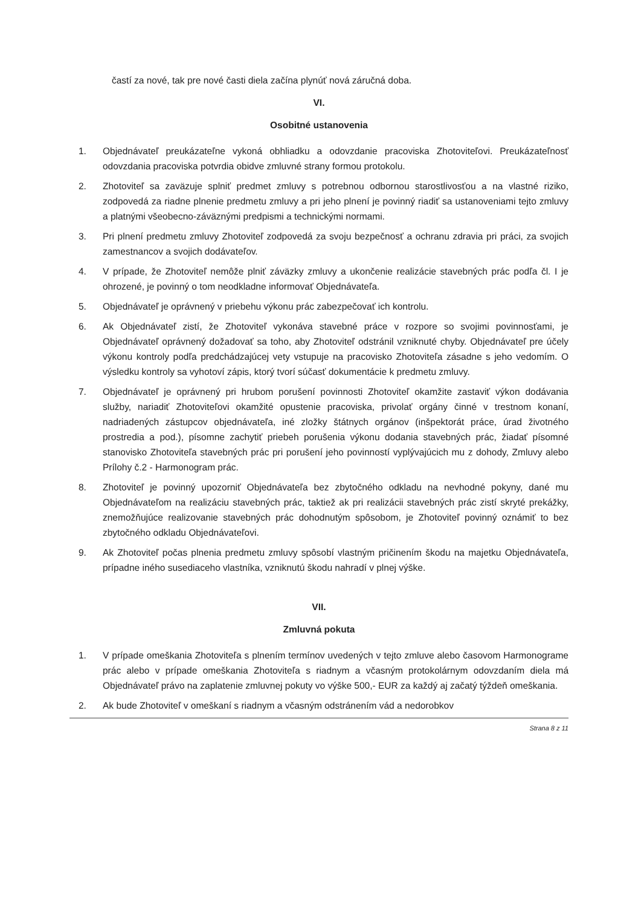častí za nové, tak pre nové časti diela začína plynúť nová záručná doba.
VI.
Osobitné ustanovenia
1. Objednávateľ preukázateľne vykoná obhliadku a odovzdanie pracoviska Zhotoviteľovi. Preukázateľnosť odovzdania pracoviska potvrdia obidve zmluvné strany formou protokolu.
2. Zhotoviteľ sa zaväzuje splniť predmet zmluvy s potrebnou odbornou starostlivosťou a na vlastné riziko, zodpovedá za riadne plnenie predmetu zmluvy a pri jeho plnení je povinný riadiť sa ustanoveniami tejto zmluvy a platnými všeobecno-záväznými predpismi a technickými normami.
3. Pri plnení predmetu zmluvy Zhotoviteľ zodpovedá za svoju bezpečnosť a ochranu zdravia pri práci, za svojich zamestnancov a svojich dodávateľov.
4. V prípade, že Zhotoviteľ nemôže plniť záväzky zmluvy a ukončenie realizácie stavebných prác podľa čl. I je ohrozené, je povinný o tom neodkladne informovať Objednávateľa.
5. Objednávateľ je oprávnený v priebehu výkonu prác zabezpečovať ich kontrolu.
6. Ak Objednávateľ zistí, že Zhotoviteľ vykonáva stavebné práce v rozpore so svojimi povinnosťami, je Objednávateľ oprávnený dožadovať sa toho, aby Zhotoviteľ odstránil vzniknuté chyby. Objednávateľ pre účely výkonu kontroly podľa predchádzajúcej vety vstupuje na pracovisko Zhotoviteľa zásadne s jeho vedomím. O výsledku kontroly sa vyhotoví zápis, ktorý tvorí súčasť dokumentácie k predmetu zmluvy.
7. Objednávateľ je oprávnený pri hrubom porušení povinnosti Zhotoviteľ okamžite zastaviť výkon dodávania služby, nariadiť Zhotoviteľovi okamžité opustenie pracoviska, privolať orgány činné v trestnom konaní, nadriadených zástupcov objednávateľa, iné zložky štátnych orgánov (inšpektorát práce, úrad životného prostredia a pod.), písomne zachytiť priebeh porušenia výkonu dodania stavebných prác, žiadať písomné stanovisko Zhotoviteľa stavebných prác pri porušení jeho povinností vyplývajúcich mu z dohody, Zmluvy alebo Prílohy č.2 - Harmonogram prác.
8. Zhotoviteľ je povinný upozorniť Objednávateľa bez zbytočného odkladu na nevhodné pokyny, dané mu Objednávateľom na realizáciu stavebných prác, taktiež ak pri realizácii stavebných prác zistí skryté prekážky, znemožňujúce realizovanie stavebných prác dohodnutým spôsobom, je Zhotoviteľ povinný oznámiť to bez zbytočného odkladu Objednávateľovi.
9. Ak Zhotoviteľ počas plnenia predmetu zmluvy spôsobí vlastným pričinením škodu na majetku Objednávateľa, prípadne iného susediaceho vlastníka, vzniknutú škodu nahradí v plnej výške.
VII.
Zmluvná pokuta
1. V prípade omeškania Zhotoviteľa s plnením termínov uvedených v tejto zmluve alebo časovom Harmonograme prác alebo v prípade omeškania Zhotoviteľa s riadnym a včasným protokolárnym odovzdaním diela má Objednávateľ právo na zaplatenie zmluvnej pokuty vo výške 500,- EUR za každý aj začatý týždeň omeškania.
2. Ak bude Zhotoviteľ v omeškaní s riadnym a včasným odstránením vád a nedorobkov
Strana 8 z 11